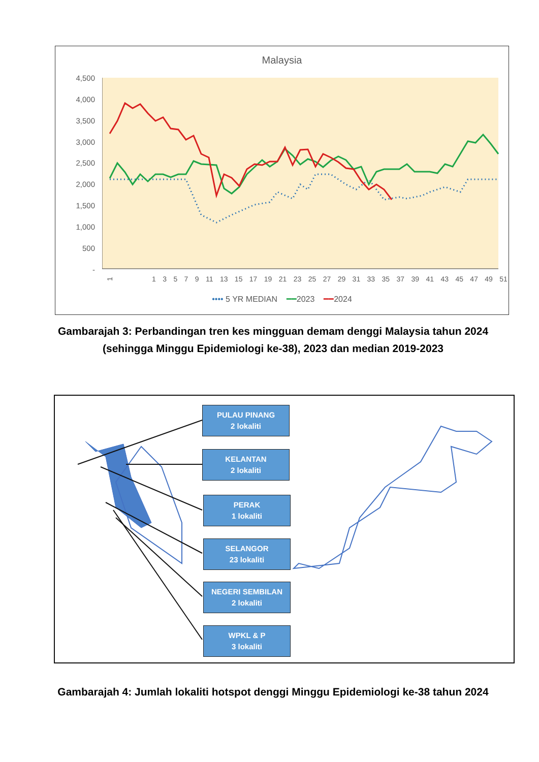Malaysia
4,500
4,000
3,500
3,000
2,500
2,000
1,500
1,000
500
-
1
1 3 5 7 9 11 13 15 17 19 21 23 25 27 29 31 33 35 37 39 41 43 45 47 49 51
•••• 5 YR MEDIAN ━━2023 ━━2024
Gambarajah 3: Perbandingan tren kes mingguan demam denggi Malaysia tahun 2024 (sehingga Minggu Epidemiologi ke-38), 2023 dan median 2019-2023
PULAU PINANG
2 lokaliti
KELANTAN
2 lokaliti
PERAK
1 lokaliti
SELANGOR
23 lokaliti
NEGERI SEMBILAN
2 lokaliti
WPKL & P
3 lokaliti
Gambarajah 4: Jumlah lokaliti hotspot denggi Minggu Epidemiologi ke-38 tahun 2024